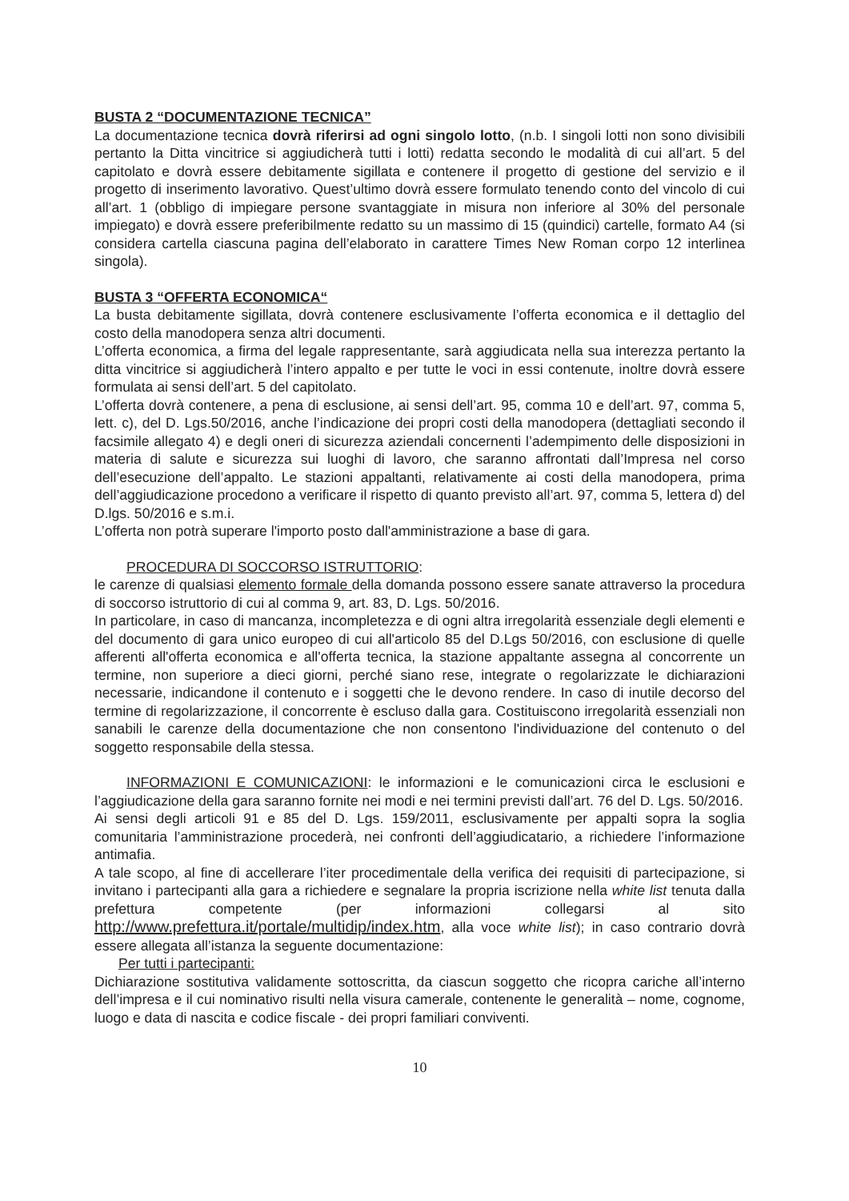BUSTA 2 “DOCUMENTAZIONE TECNICA”
La documentazione tecnica dovrà riferirsi ad ogni singolo lotto, (n.b. I singoli lotti non sono divisibili pertanto la Ditta vincitrice si aggiudicherà tutti i lotti) redatta secondo le modalità di cui all’art. 5 del capitolato e dovrà essere debitamente sigillata e contenere il progetto di gestione del servizio e il progetto di inserimento lavorativo. Quest’ultimo dovrà essere formulato tenendo conto del vincolo di cui all’art. 1 (obbligo di impiegare persone svantaggiate in misura non inferiore al 30% del personale impiegato) e dovrà essere preferibilmente redatto su un massimo di 15 (quindici) cartelle, formato A4 (si considera cartella ciascuna pagina dell’elaborato in carattere Times New Roman corpo 12 interlinea singola).
BUSTA 3 “OFFERTA ECONOMICA“
La busta debitamente sigillata, dovrà contenere esclusivamente l’offerta economica e il dettaglio del costo della manodopera senza altri documenti.
L’offerta economica, a firma del legale rappresentante, sarà aggiudicata nella sua interezza pertanto la ditta vincitrice si aggiudicherà l’intero appalto e per tutte le voci in essi contenute, inoltre dovrà essere formulata ai sensi dell’art. 5 del capitolato.
L’offerta dovrà contenere, a pena di esclusione, ai sensi dell’art. 95, comma 10 e dell’art. 97, comma 5, lett. c), del D. Lgs.50/2016, anche l’indicazione dei propri costi della manodopera (dettagliati secondo il facsimile allegato 4) e degli oneri di sicurezza aziendali concernenti l’adempimento delle disposizioni in materia di salute e sicurezza sui luoghi di lavoro, che saranno affrontati dall’Impresa nel corso dell’esecuzione dell’appalto. Le stazioni appaltanti, relativamente ai costi della manodopera, prima dell’aggiudicazione procedono a verificare il rispetto di quanto previsto all’art. 97, comma 5, lettera d) del D.lgs. 50/2016 e s.m.i.
L’offerta non potrà superare l'importo posto dall'amministrazione a base di gara.
PROCEDURA DI SOCCORSO ISTRUTTORIO:
le carenze di qualsiasi elemento formale della domanda possono essere sanate attraverso la procedura di soccorso istruttorio di cui al comma 9, art. 83, D. Lgs. 50/2016.
In particolare, in caso di mancanza, incompletezza e di ogni altra irregolarità essenziale degli elementi e del documento di gara unico europeo di cui all'articolo 85 del D.Lgs 50/2016, con esclusione di quelle afferenti all'offerta economica e all'offerta tecnica, la stazione appaltante assegna al concorrente un termine, non superiore a dieci giorni, perché siano rese, integrate o regolarizzate le dichiarazioni necessarie, indicandone il contenuto e i soggetti che le devono rendere. In caso di inutile decorso del termine di regolarizzazione, il concorrente è escluso dalla gara. Costituiscono irregolarità essenziali non sanabili le carenze della documentazione che non consentono l'individuazione del contenuto o del soggetto responsabile della stessa.
INFORMAZIONI E COMUNICAZIONI: le informazioni e le comunicazioni circa le esclusioni e l’aggiudicazione della gara saranno fornite nei modi e nei termini previsti dall’art. 76 del D. Lgs. 50/2016.
Ai sensi degli articoli 91 e 85 del D. Lgs. 159/2011, esclusivamente per appalti sopra la soglia comunitaria l’amministrazione procederà, nei confronti dell’aggiudicatario, a richiedere l’informazione antimafia.
A tale scopo, al fine di accellerare l’iter procedimentale della verifica dei requisiti di partecipazione, si invitano i partecipanti alla gara a richiedere e segnalare la propria iscrizione nella white list tenuta dalla prefettura competente (per informazioni collegarsi al sito http://www.prefettura.it/portale/multidip/index.htm, alla voce white list); in caso contrario dovrà essere allegata all’istanza la seguente documentazione:
Per tutti i partecipanti:
Dichiarazione sostitutiva validamente sottoscritta, da ciascun soggetto che ricopra cariche all’interno dell’impresa e il cui nominativo risulti nella visura camerale, contenente le generalità – nome, cognome, luogo e data di nascita e codice fiscale - dei propri familiari conviventi.
10